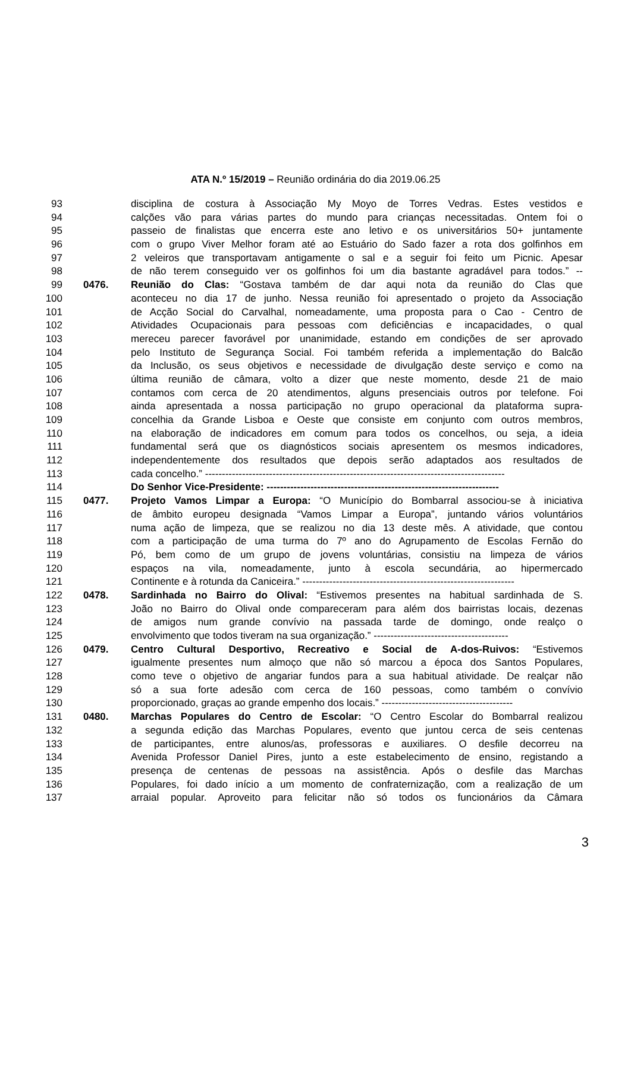ATA N.º 15/2019 – Reunião ordinária do dia 2019.06.25
93 disciplina de costura à Associação My Moyo de Torres Vedras. Estes vestidos e
94 calções vão para várias partes do mundo para crianças necessitadas. Ontem foi o
95 passeio de finalistas que encerra este ano letivo e os universitários 50+ juntamente
96 com o grupo Viver Melhor foram até ao Estuário do Sado fazer a rota dos golfinhos em
97 2 veleiros que transportavam antigamente o sal e a seguir foi feito um Picnic. Apesar
98 de não terem conseguido ver os golfinhos foi um dia bastante agradável para todos.” --
99 0476. Reunião do Clas: “Gostava também de dar aqui nota da reunião do Clas que
100 aconteceu no dia 17 de junho. Nessa reunião foi apresentado o projeto da Associação
101 de Acção Social do Carvalhal, nomeadamente, uma proposta para o Cao - Centro de
102 Atividades Ocupacionais para pessoas com deficiências e incapacidades, o qual
103 mereceu parecer favorável por unanimidade, estando em condições de ser aprovado
104 pelo Instituto de Segurança Social. Foi também referida a implementação do Balcão
105 da Inclusão, os seus objetivos e necessidade de divulgação deste serviço e como na
106 última reunião de câmara, volto a dizer que neste momento, desde 21 de maio
107 contamos com cerca de 20 atendimentos, alguns presenciais outros por telefone. Foi
108 ainda apresentada a nossa participação no grupo operacional da plataforma supra-
109 concelhia da Grande Lisboa e Oeste que consiste em conjunto com outros membros,
110 na elaboração de indicadores em comum para todos os concelhos, ou seja, a ideia
111 fundamental será que os diagnósticos sociais apresentem os mesmos indicadores,
112 independentemente dos resultados que depois serão adaptados aos resultados de
113 cada concelho.” -----------------------------------------------------------------------------------------
114 Do Senhor Vice-Presidente: ---------------------------------------------------------------------
115 0477. Projeto Vamos Limpar a Europa: “O Município do Bombarral associou-se à iniciativa
116 de âmbito europeu designada “Vamos Limpar a Europa”, juntando vários voluntários
117 numa ação de limpeza, que se realizou no dia 13 deste mês. A atividade, que contou
118 com a participação de uma turma do 7º ano do Agrupamento de Escolas Fernão do
119 Pó, bem como de um grupo de jovens voluntárias, consistiu na limpeza de vários
120 espaços na vila, nomeadamente, junto à escola secundária, ao hipermercado
121 Continente e à rotunda da Caniceira.” ---------------------------------------------------------------
122 0478. Sardinhada no Bairro do Olival: “Estivemos presentes na habitual sardinhada de S.
123 João no Bairro do Olival onde compareceram para além dos bairristas locais, dezenas
124 de amigos num grande convívio na passada tarde de domingo, onde realço o
125 envolvimento que todos tiveram na sua organização.” ----------------------------------------
126 0479. Centro Cultural Desportivo, Recreativo e Social de A-dos-Ruivos: “Estivemos
127 igualmente presentes num almoço que não só marcou a época dos Santos Populares,
128 como teve o objetivo de angariar fundos para a sua habitual atividade. De realçar não
129 só a sua forte adesão com cerca de 160 pessoas, como também o convívio
130 proporcionado, graças ao grande empenho dos locais.” ---------------------------------------
131 0480. Marchas Populares do Centro de Escolar: “O Centro Escolar do Bombarral realizou
132 a segunda edição das Marchas Populares, evento que juntou cerca de seis centenas
133 de participantes, entre alunos/as, professoras e auxiliares. O desfile decorreu na
134 Avenida Professor Daniel Pires, junto a este estabelecimento de ensino, registando a
135 presença de centenas de pessoas na assistência. Após o desfile das Marchas
136 Populares, foi dado início a um momento de confraternização, com a realização de um
137 arraial popular. Aproveito para felicitar não só todos os funcionários da Câmara
3